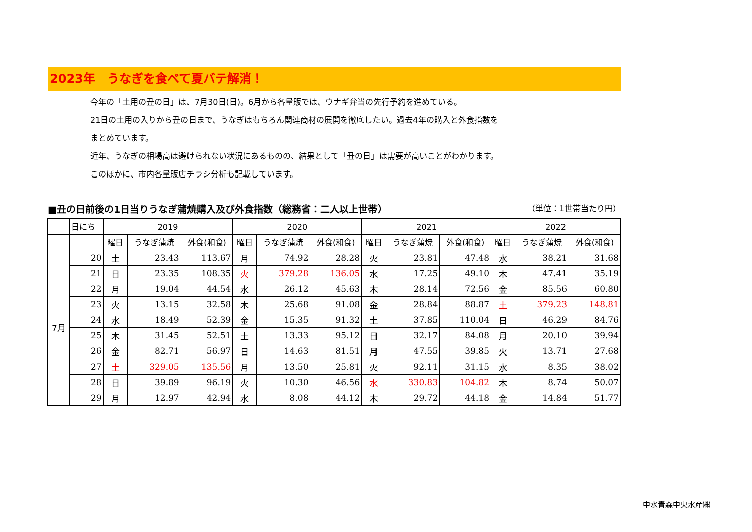2023年　うなぎを食べて夏バテ解消！
今年の「土用の丑の日」は、7月30日(日)。6月から各量販では、ウナギ弁当の先行予約を進めている。
21日の土用の入りから丑の日まで、うなぎはもちろん関連商材の展開を徹底したい。過去4年の購入と外食指数を
まとめています。
近年、うなぎの相場高は避けられない状況にあるものの、結果として「丑の日」は需要が高いことがわかります。
このほかに、市内各量販店チラシ分析も記載しています。
■丑の日前後の1日当りうなぎ蒲焼購入及び外食指数（総務省：二人以上世帯） （単位：1世帯当たり円）
| | 日にち | 2019 | | | 2020 | | | 2021 | | | 2022 | | |
| --- | --- | --- | --- | --- | --- | --- | --- | --- | --- | --- | --- | --- | --- |
| | | 曜日 | うなぎ蒲焼 | 外食(和食) | 曜日 | うなぎ蒲焼 | 外食(和食) | 曜日 | うなぎ蒲焼 | 外食(和食) | 曜日 | うなぎ蒲焼 | 外食(和食) |
| 7月 | 20 | 土 | 23.43 | 113.67 | 月 | 74.92 | 28.28 | 火 | 23.81 | 47.48 | 水 | 38.21 | 31.68 |
| | 21 | 日 | 23.35 | 108.35 | 火 | 379.28 | 136.05 | 水 | 17.25 | 49.10 | 木 | 47.41 | 35.19 |
| | 22 | 月 | 19.04 | 44.54 | 水 | 26.12 | 45.63 | 木 | 28.14 | 72.56 | 金 | 85.56 | 60.80 |
| | 23 | 火 | 13.15 | 32.58 | 木 | 25.68 | 91.08 | 金 | 28.84 | 88.87 | 土 | 379.23 | 148.81 |
| | 24 | 水 | 18.49 | 52.39 | 金 | 15.35 | 91.32 | 土 | 37.85 | 110.04 | 日 | 46.29 | 84.76 |
| | 25 | 木 | 31.45 | 52.51 | 土 | 13.33 | 95.12 | 日 | 32.17 | 84.08 | 月 | 20.10 | 39.94 |
| | 26 | 金 | 82.71 | 56.97 | 日 | 14.63 | 81.51 | 月 | 47.55 | 39.85 | 火 | 13.71 | 27.68 |
| | 27 | 土 | 329.05 | 135.56 | 月 | 13.50 | 25.81 | 火 | 92.11 | 31.15 | 水 | 8.35 | 38.02 |
| | 28 | 日 | 39.89 | 96.19 | 火 | 10.30 | 46.56 | 水 | 330.83 | 104.82 | 木 | 8.74 | 50.07 |
| | 29 | 月 | 12.97 | 42.94 | 水 | 8.08 | 44.12 | 木 | 29.72 | 44.18 | 金 | 14.84 | 51.77 |
中水青森中央水産㈱